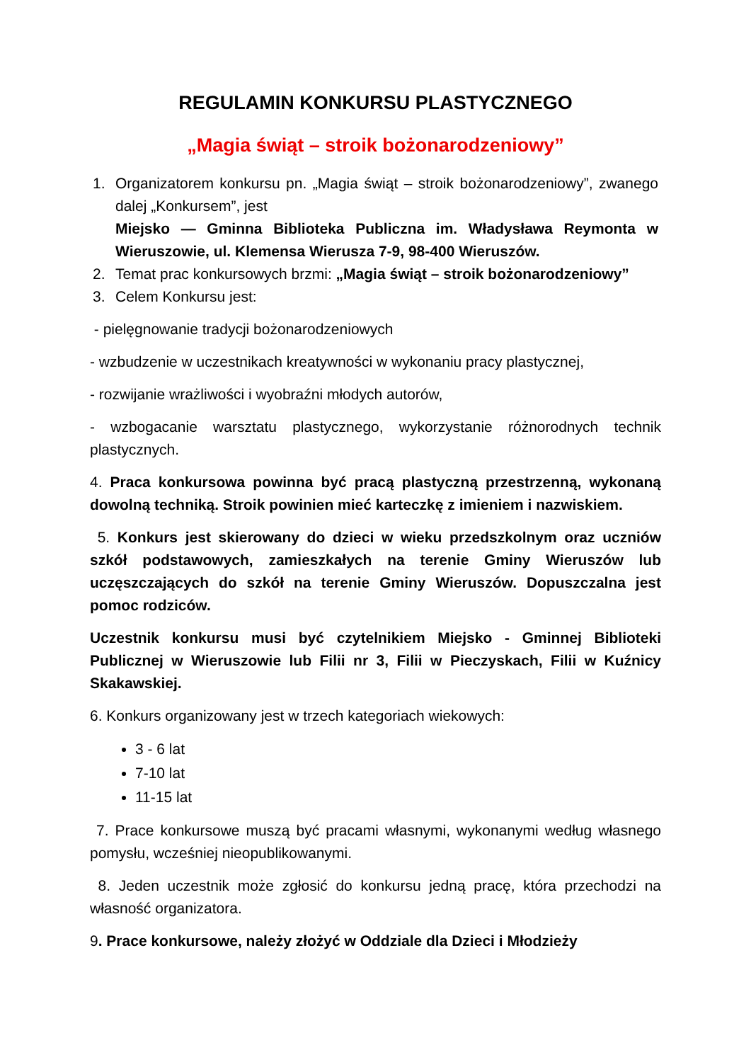REGULAMIN KONKURSU PLASTYCZNEGO
„Magia świąt – stroik bożonarodzeniowy”
1. Organizatorem konkursu pn. „Magia świąt – stroik bożonarodzeniowy”, zwanego dalej „Konkursem”, jest
Miejsko — Gminna Biblioteka Publiczna im. Władysława Reymonta w Wieruszowie, ul. Klemensa Wierusza 7-9, 98-400 Wieruszów.
2. Temat prac konkursowych brzmi: „Magia świąt – stroik bożonarodzeniowy”
3. Celem Konkursu jest:
- pielęgnowanie tradycji bożonarodzeniowych
- wzbudzenie w uczestnikach kreatywności w wykonaniu pracy plastycznej,
- rozwijanie wrażliwości i wyobraźni młodych autorów,
- wzbogacanie warsztatu plastycznego, wykorzystanie różnorodnych technik plastycznych.
4. Praca konkursowa powinna być pracą plastyczną przestrzenną, wykonaną dowolną techniką. Stroik powinien mieć karteczkę z imieniem i nazwiskiem.
5. Konkurs jest skierowany do dzieci w wieku przedszkolnym oraz uczniów szkół podstawowych, zamieszkałych na terenie Gminy Wieruszów lub uczęszczających do szkół na terenie Gminy Wieruszów. Dopuszczalna jest pomoc rodziców.
Uczestnik konkursu musi być czytelnikiem Miejsko - Gminnej Biblioteki Publicznej w Wieruszowie lub Filii nr 3, Filii w Pieczyskach, Filii w Kuźnicy Skakawskiej.
6. Konkurs organizowany jest w trzech kategoriach wiekowych:
3 - 6 lat
7-10 lat
11-15 lat
7. Prace konkursowe muszą być pracami własnymi, wykonanymi według własnego pomysłu, wcześniej nieopublikowanymi.
8. Jeden uczestnik może zgłosić do konkursu jedną pracę, która przechodzi na własność organizatora.
9. Prace konkursowe, należy złożyć w Oddziale dla Dzieci i Młodzieży